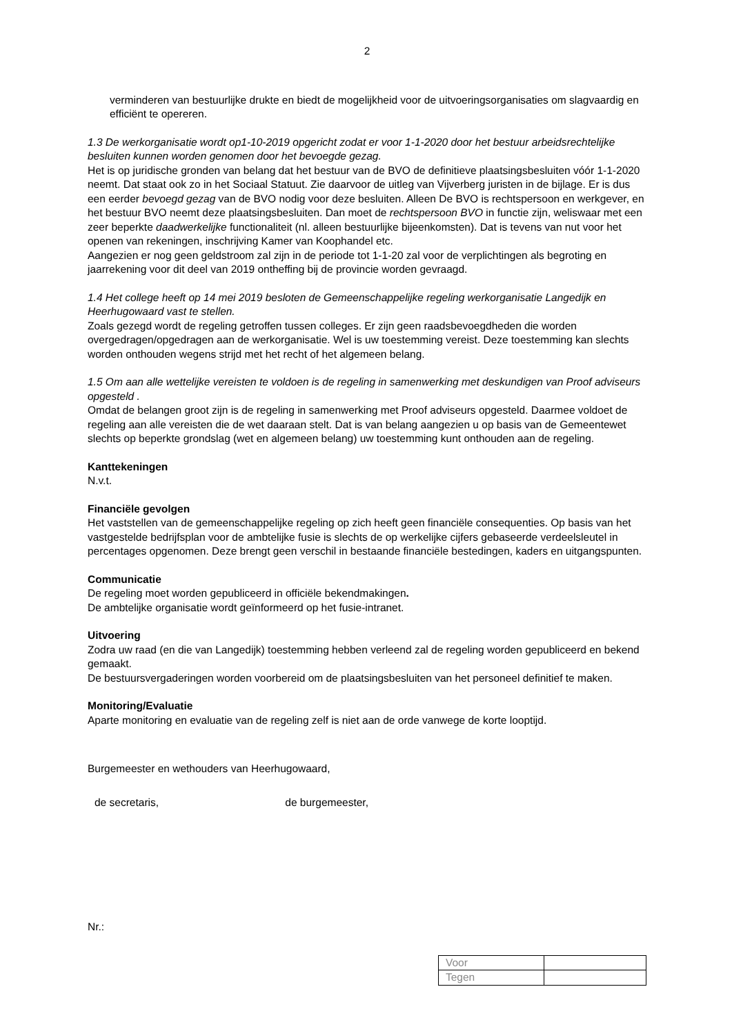2
verminderen van bestuurlijke drukte en biedt de mogelijkheid voor de uitvoeringsorganisaties om slagvaardig en efficiënt te opereren.
1.3 De werkorganisatie wordt op1-10-2019 opgericht zodat er voor 1-1-2020 door het bestuur arbeidsrechtelijke besluiten kunnen worden genomen door het bevoegde gezag.
Het is op juridische gronden van belang dat het bestuur van de BVO de definitieve plaatsingsbesluiten vóór 1-1-2020 neemt. Dat staat ook zo in het Sociaal Statuut. Zie daarvoor de uitleg van Vijverberg juristen in de bijlage. Er is dus een eerder bevoegd gezag van de BVO nodig voor deze besluiten. Alleen De BVO is rechtspersoon en werkgever, en het bestuur BVO neemt deze plaatsingsbesluiten. Dan moet de rechtspersoon BVO in functie zijn, weliswaar met een zeer beperkte daadwerkelijke functionaliteit (nl. alleen bestuurlijke bijeenkomsten). Dat is tevens van nut voor het openen van rekeningen, inschrijving Kamer van Koophandel etc.
Aangezien er nog geen geldstroom zal zijn in de periode tot 1-1-20 zal voor de verplichtingen als begroting en jaarrekening voor dit deel van 2019 ontheffing bij de provincie worden gevraagd.
1.4 Het college heeft op 14 mei 2019 besloten de Gemeenschappelijke regeling werkorganisatie Langedijk en Heerhugowaard vast te stellen.
Zoals gezegd wordt de regeling getroffen tussen colleges. Er zijn geen raadsbevoegdheden die worden overgedragen/opgedragen aan de werkorganisatie. Wel is uw toestemming vereist. Deze toestemming kan slechts worden onthouden wegens strijd met het recht of het algemeen belang.
1.5 Om aan alle wettelijke vereisten te voldoen is de regeling in samenwerking met deskundigen van Proof adviseurs opgesteld .
Omdat de belangen groot zijn is de regeling in samenwerking met Proof adviseurs opgesteld. Daarmee voldoet de regeling aan alle vereisten die de wet daaraan stelt. Dat is van belang aangezien u op basis van de Gemeentewet slechts op beperkte grondslag (wet en algemeen belang) uw toestemming kunt onthouden aan de regeling.
Kanttekeningen
N.v.t.
Financiële gevolgen
Het vaststellen van de gemeenschappelijke regeling op zich heeft geen financiële consequenties. Op basis van het vastgestelde bedrijfsplan voor de ambtelijke fusie is slechts de op werkelijke cijfers gebaseerde verdeelsleutel in percentages opgenomen. Deze brengt geen verschil in bestaande financiële bestedingen, kaders en uitgangspunten.
Communicatie
De regeling moet worden gepubliceerd in officiële bekendmakingen.
De ambtelijke organisatie wordt geïnformeerd op het fusie-intranet.
Uitvoering
Zodra uw raad (en die van Langedijk) toestemming hebben verleend zal de regeling worden gepubliceerd en bekend gemaakt.
De bestuursvergaderingen worden voorbereid om de plaatsingsbesluiten van het personeel definitief te maken.
Monitoring/Evaluatie
Aparte monitoring en evaluatie van de regeling zelf is niet aan de orde vanwege de korte looptijd.
Burgemeester en wethouders van Heerhugowaard,
de secretaris, de burgemeester,
Nr.:
| Voor | |
| Tegen | |